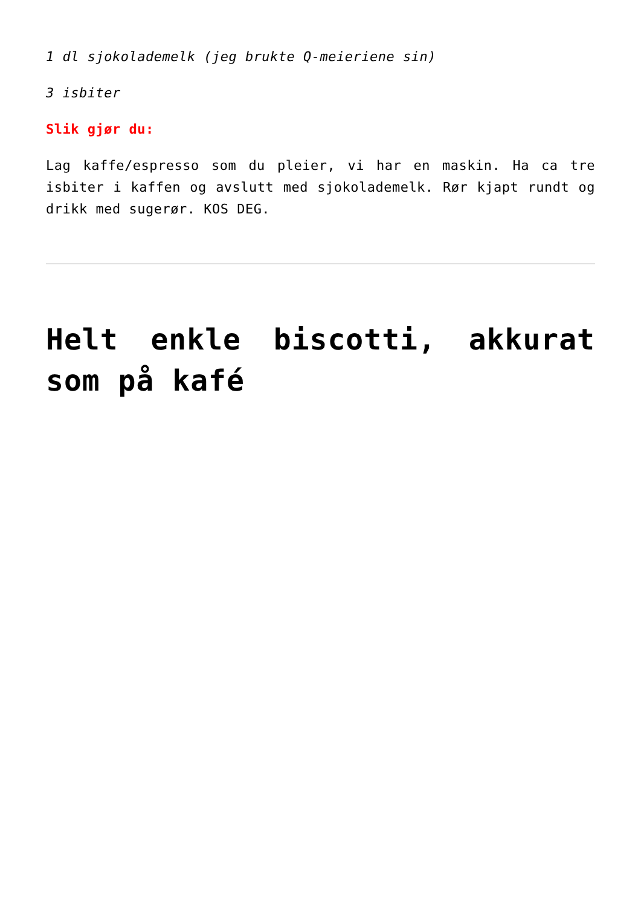1 dl sjokolademelk (jeg brukte Q-meieriene sin)
3 isbiter
Slik gjør du:
Lag kaffe/espresso som du pleier, vi har en maskin. Ha ca tre isbiter i kaffen og avslutt med sjokolademelk. Rør kjapt rundt og drikk med sugerør. KOS DEG.
Helt enkle biscotti, akkurat som på kafé